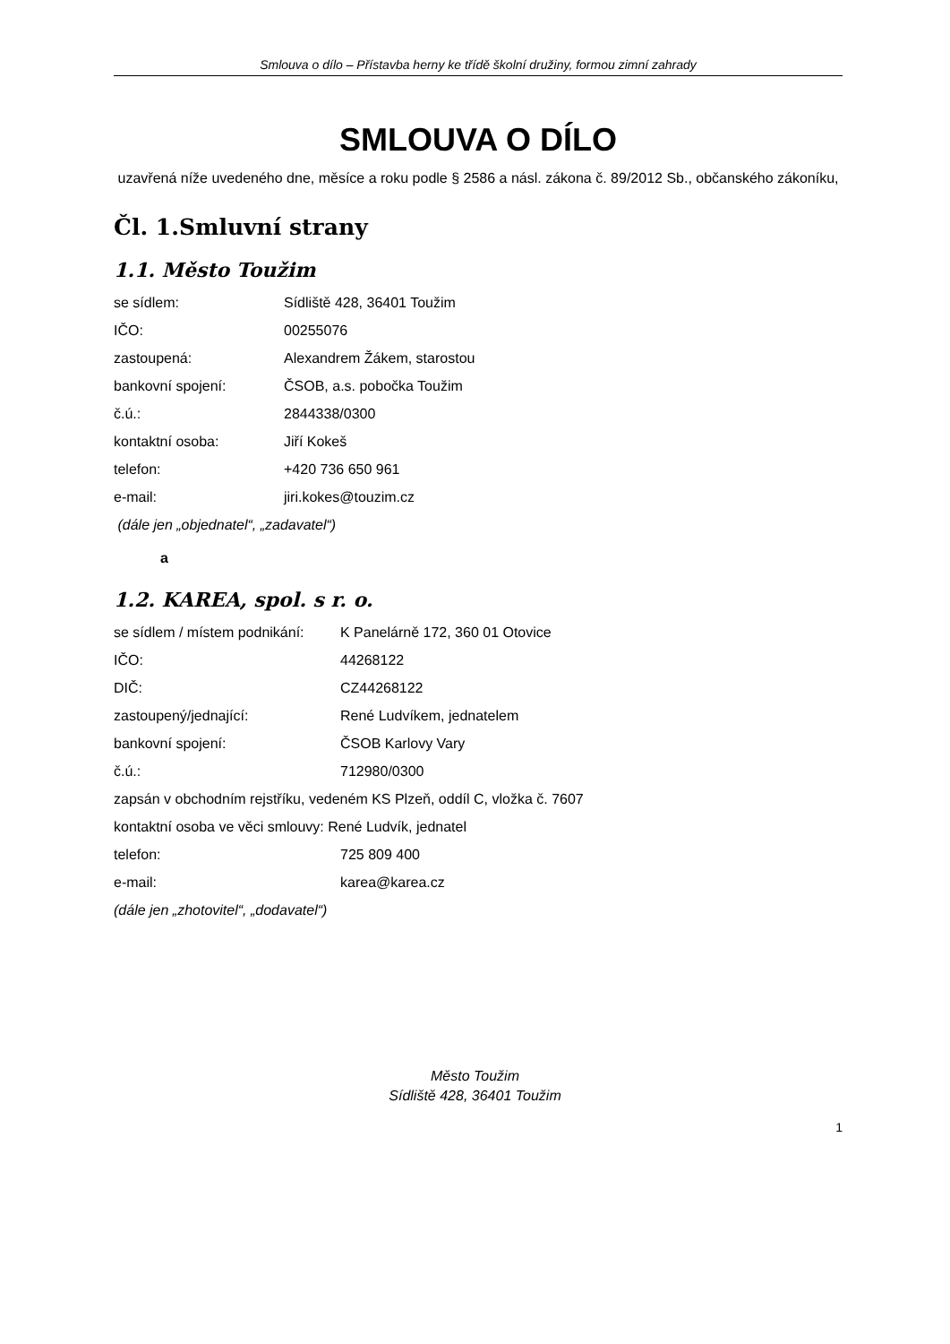Smlouva o dílo – Přístavba herny ke třídě školní družiny, formou zimní zahrady
SMLOUVA O DÍLO
uzavřená níže uvedeného dne, měsíce a roku podle § 2586 a násl. zákona č. 89/2012 Sb., občanského zákoníku,
Čl. 1.Smluvní strany
1.1. Město Toužim
se sídlem: Sídliště 428, 36401 Toužim
IČO: 00255076
zastoupená: Alexandrem Žákem, starostou
bankovní spojení: ČSOB, a.s. pobočka Toužim
č.ú.: 2844338/0300
kontaktní osoba: Jiří Kokeš
telefon: +420 736 650 961
e-mail: jiri.kokes@touzim.cz
(dále jen „objednatel“, „zadavatel“)
a
1.2. KAREA, spol. s r. o.
se sídlem / místem podnikání: K Panelárně 172, 360 01 Otovice
IČO: 44268122
DIČ: CZ44268122
zastoupený/jednající: René Ludvíkem, jednatelem
bankovní spojení: ČSOB Karlovy Vary
č.ú.: 712980/0300
zapsán v obchodním rejstříku, vedeném KS Plzeň, oddíl C, vložka č. 7607
kontaktní osoba ve věci smlouvy: René Ludvík, jednatel
telefon: 725 809 400
e-mail: karea@karea.cz
(dále jen „zhotovitel“, „dodavatel“)
Město Toužim
Sídliště 428, 36401 Toužim
1